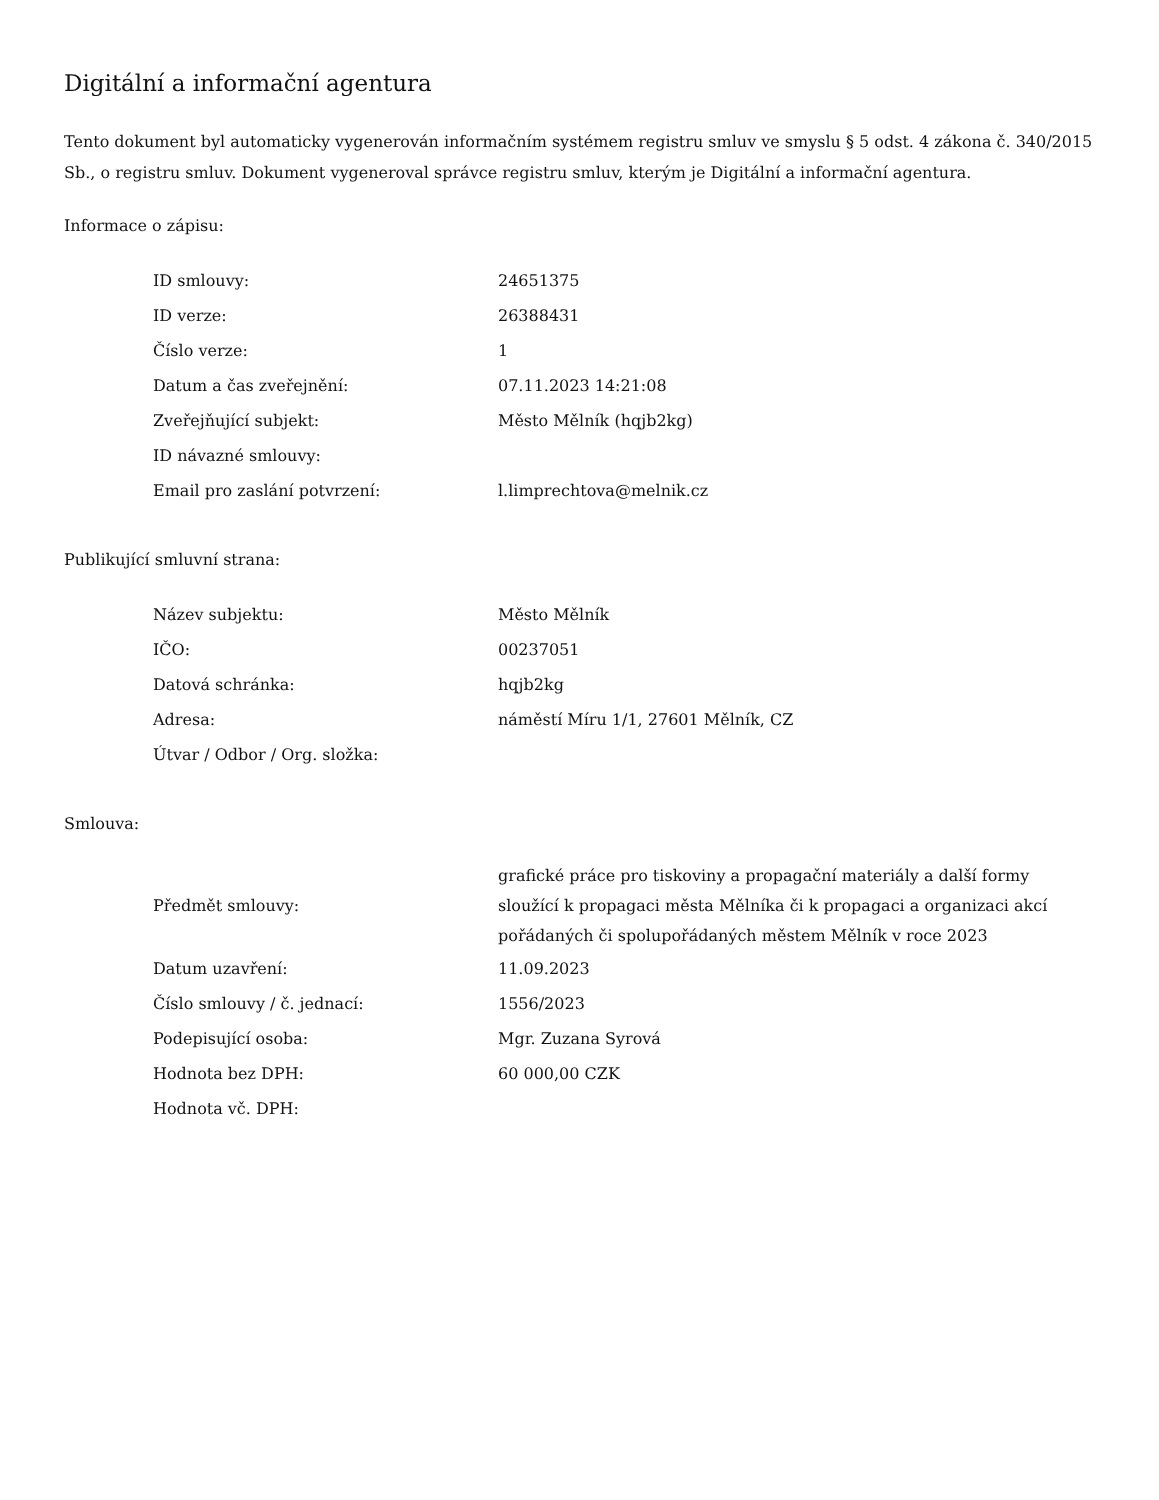Digitální a informační agentura
Tento dokument byl automaticky vygenerován informačním systémem registru smluv ve smyslu § 5 odst. 4 zákona č. 340/2015 Sb., o registru smluv. Dokument vygeneroval správce registru smluv, kterým je Digitální a informační agentura.
Informace o zápisu:
| ID smlouvy: | 24651375 |
| ID verze: | 26388431 |
| Číslo verze: | 1 |
| Datum a čas zveřejnění: | 07.11.2023 14:21:08 |
| Zveřejňující subjekt: | Město Mělník (hqjb2kg) |
| ID návazné smlouvy: | |
| Email pro zaslání potvrzení: | l.limprechtova@melnik.cz |
Publikující smluvní strana:
| Název subjektu: | Město Mělník |
| IČO: | 00237051 |
| Datová schránka: | hqjb2kg |
| Adresa: | náměstí Míru 1/1, 27601 Mělník, CZ |
| Útvar / Odbor / Org. složka: | |
Smlouva:
| Předmět smlouvy: | grafické práce pro tiskoviny a propagační materiály a další formy sloužící k propagaci města Mělníka či k propagaci a organizaci akcí pořádaných či spolupořádaných městem Mělník v roce 2023 |
| Datum uzavření: | 11.09.2023 |
| Číslo smlouvy / č. jednací: | 1556/2023 |
| Podepisující osoba: | Mgr. Zuzana Syrová |
| Hodnota bez DPH: | 60 000,00 CZK |
| Hodnota vč. DPH: | |